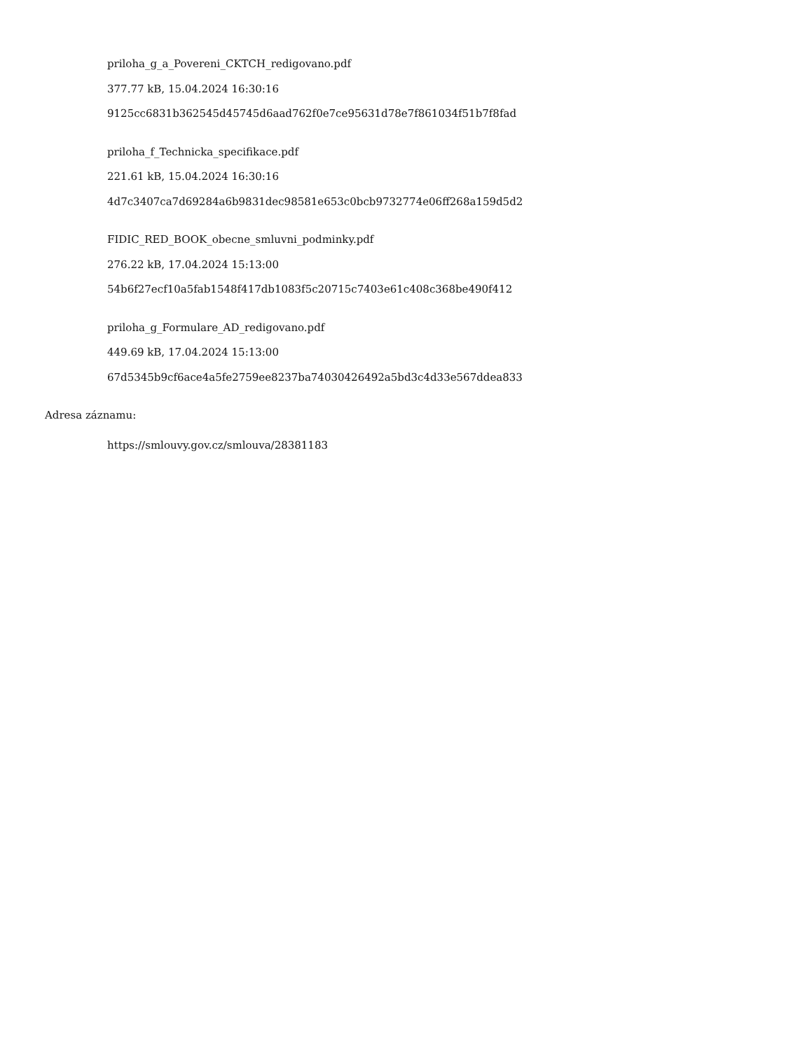priloha_g_a_Povereni_CKTCH_redigovano.pdf
377.77 kB, 15.04.2024 16:30:16
9125cc6831b362545d45745d6aad762f0e7ce95631d78e7f861034f51b7f8fad
priloha_f_Technicka_specifikace.pdf
221.61 kB, 15.04.2024 16:30:16
4d7c3407ca7d69284a6b9831dec98581e653c0bcb9732774e06ff268a159d5d2
FIDIC_RED_BOOK_obecne_smluvni_podminky.pdf
276.22 kB, 17.04.2024 15:13:00
54b6f27ecf10a5fab1548f417db1083f5c20715c7403e61c408c368be490f412
priloha_g_Formulare_AD_redigovano.pdf
449.69 kB, 17.04.2024 15:13:00
67d5345b9cf6ace4a5fe2759ee8237ba74030426492a5bd3c4d33e567ddea833
Adresa záznamu:
https://smlouvy.gov.cz/smlouva/28381183